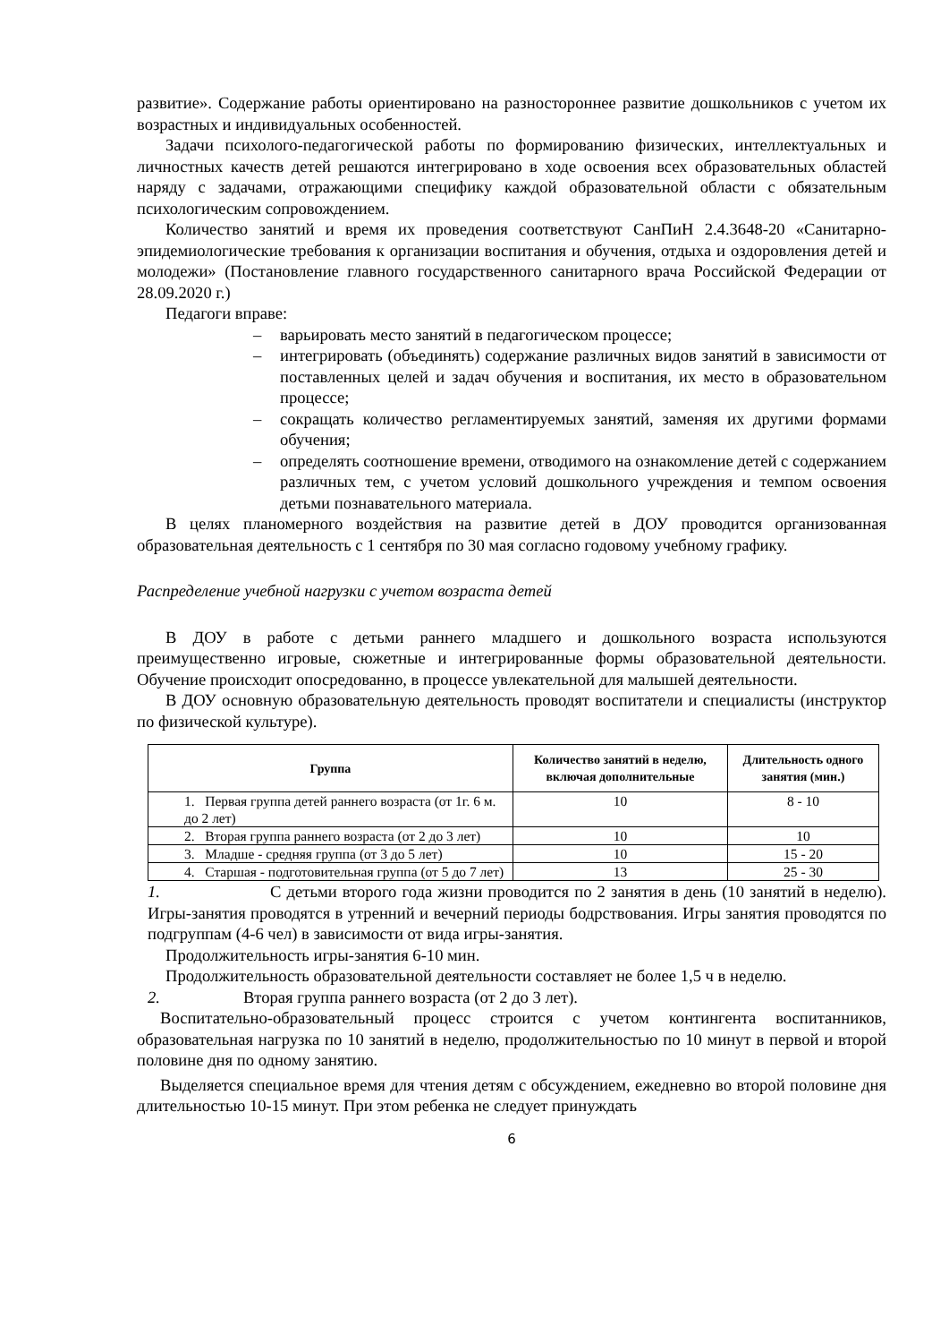развитие». Содержание работы ориентировано на разностороннее развитие дошкольников с учетом их возрастных и индивидуальных особенностей.
Задачи психолого-педагогической работы по формированию физических, интеллектуальных и личностных качеств детей решаются интегрировано в ходе освоения всех образовательных областей наряду с задачами, отражающими специфику каждой образовательной области с обязательным психологическим сопровождением.
Количество занятий и время их проведения соответствуют СанПиН 2.4.3648-20 «Санитарно-эпидемиологические требования к организации воспитания и обучения, отдыха и оздоровления детей и молодежи» (Постановление главного государственного санитарного врача Российской Федерации от 28.09.2020 г.)
Педагоги вправе:
– варьировать место занятий в педагогическом процессе;
– интегрировать (объединять) содержание различных видов занятий в зависимости от поставленных целей и задач обучения и воспитания, их место в образовательном процессе;
– сокращать количество регламентируемых занятий, заменяя их другими формами обучения;
– определять соотношение времени, отводимого на ознакомление детей с содержанием различных тем, с учетом условий дошкольного учреждения и темпом освоения детьми познавательного материала.
В целях планомерного воздействия на развитие детей в ДОУ проводится организованная образовательная деятельность с 1 сентября по 30 мая согласно годовому учебному графику.
Распределение учебной нагрузки с учетом возраста детей
В ДОУ в работе с детьми раннего младшего и дошкольного возраста используются преимущественно игровые, сюжетные и интегрированные формы образовательной деятельности. Обучение происходит опосредованно, в процессе увлекательной для малышей деятельности.
В ДОУ основную образовательную деятельность проводят воспитатели и специалисты (инструктор по физической культуре).
| Группа | Количество занятий в неделю, включая дополнительные | Длительность одного занятия (мин.) |
| --- | --- | --- |
| 1. Первая группа детей раннего возраста (от 1г. 6 м. до 2 лет) | 10 | 8 - 10 |
| 2. Вторая группа раннего возраста (от 2 до 3 лет) | 10 | 10 |
| 3. Младше - средняя группа (от 3 до 5 лет) | 10 | 15 - 20 |
| 4. Старшая - подготовительная группа (от 5 до 7 лет) | 13 | 25 - 30 |
1. С детьми второго года жизни проводится по 2 занятия в день (10 занятий в неделю). Игры-занятия проводятся в утренний и вечерний периоды бодрствования. Игры занятия проводятся по подгруппам (4-6 чел) в зависимости от вида игры-занятия.
Продолжительность игры-занятия 6-10 мин.
Продолжительность образовательной деятельности составляет не более 1,5 ч в неделю.
2. Вторая группа раннего возраста (от 2 до 3 лет).
Воспитательно-образовательный процесс строится с учетом контингента воспитанников, образовательная нагрузка по 10 занятий в неделю, продолжительностью по 10 минут в первой и второй половине дня по одному занятию.
Выделяется специальное время для чтения детям с обсуждением, ежедневно во второй половине дня длительностью 10-15 минут. При этом ребенка не следует принуждать
6